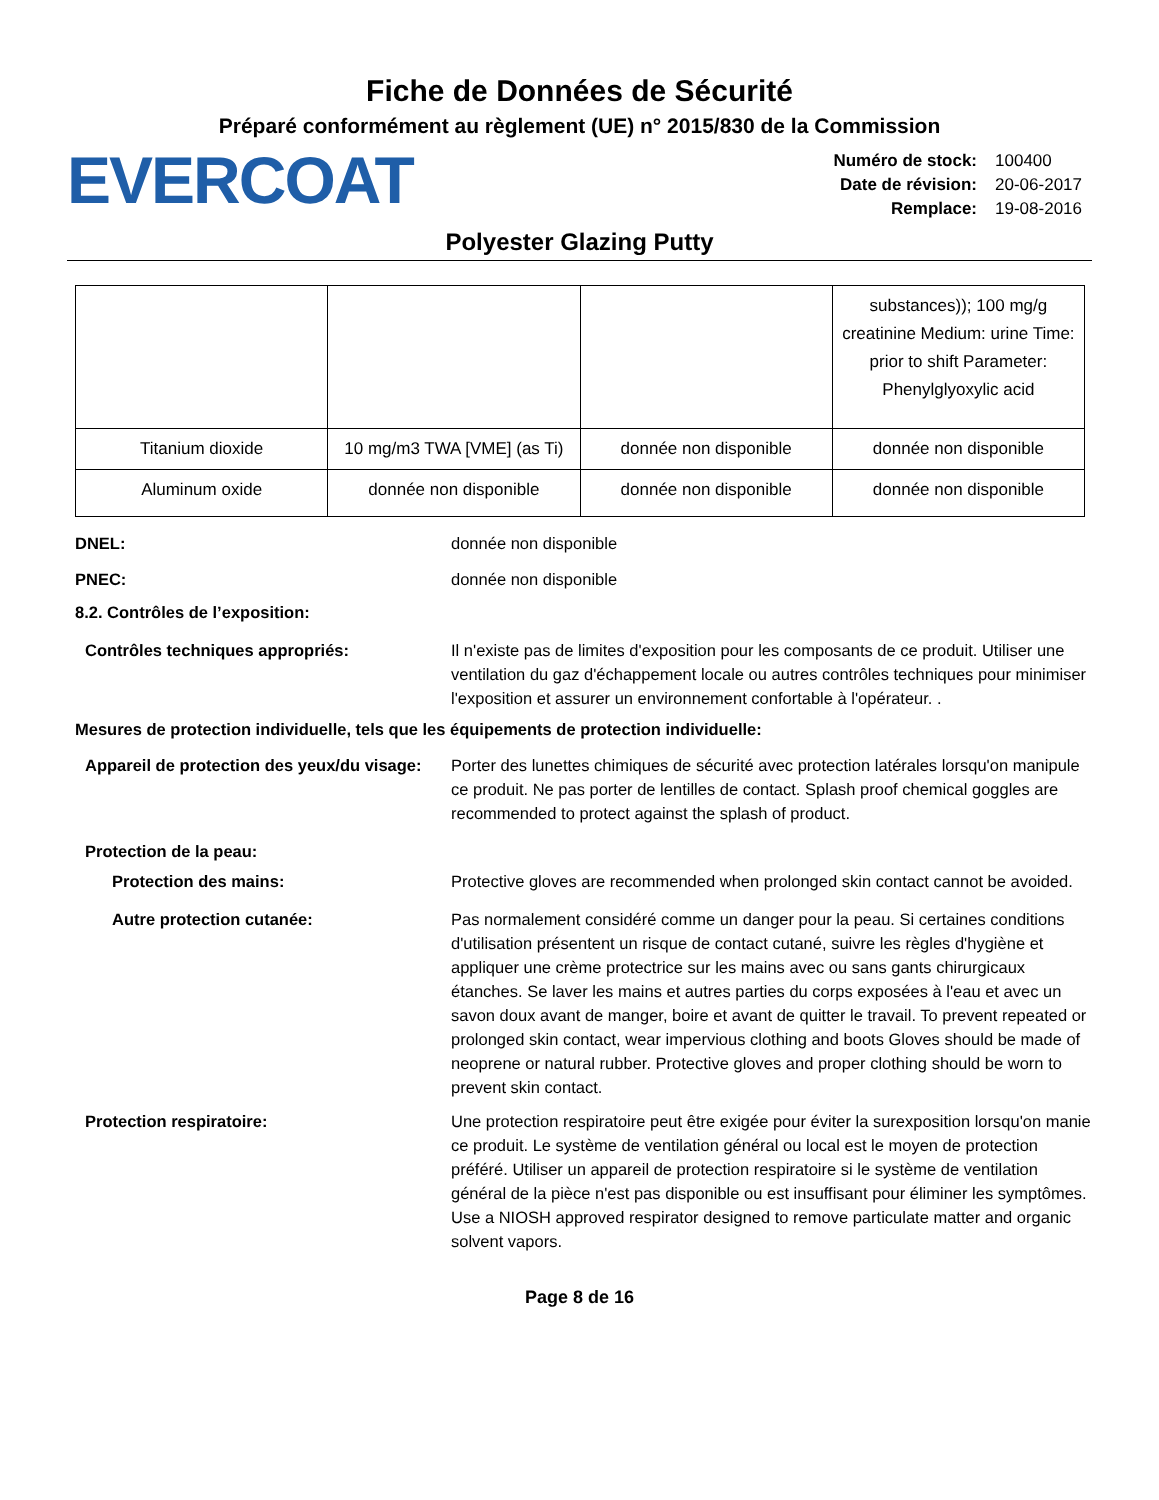Fiche de Données de Sécurité
Préparé conformément au règlement (UE) n° 2015/830 de la Commission
EVERCOAT
| Numéro de stock: | 100400 |
| Date de révision: | 20-06-2017 |
| Remplace: | 19-08-2016 |
Polyester Glazing Putty
| | | | substances)); 100 mg/g creatinine Medium: urine Time: prior to shift Parameter: Phenylglyoxylic acid |
| Titanium dioxide | 10 mg/m3 TWA [VME] (as Ti) | donnée non disponible | donnée non disponible |
| Aluminum oxide | donnée non disponible | donnée non disponible | donnée non disponible |
DNEL: donnée non disponible
PNEC: donnée non disponible
8.2. Contrôles de l’exposition:
Contrôles techniques appropriés: Il n'existe pas de limites d'exposition pour les composants de ce produit. Utiliser une ventilation du gaz d'échappement locale ou autres contrôles techniques pour minimiser l'exposition et assurer un environnement confortable à l'opérateur. .
Mesures de protection individuelle, tels que les équipements de protection individuelle:
Appareil de protection des yeux/du visage:
Porter des lunettes chimiques de sécurité avec protection latérales lorsqu'on manipule ce produit. Ne pas porter de lentilles de contact. Splash proof chemical goggles are recommended to protect against the splash of product.
Protection de la peau:
Protection des mains: Protective gloves are recommended when prolonged skin contact cannot be avoided.
Autre protection cutanée: Pas normalement considéré comme un danger pour la peau. Si certaines conditions d'utilisation présentent un risque de contact cutané, suivre les règles d'hygiène et appliquer une crème protectrice sur les mains avec ou sans gants chirurgicaux étanches. Se laver les mains et autres parties du corps exposées à l'eau et avec un savon doux avant de manger, boire et avant de quitter le travail. To prevent repeated or prolonged skin contact, wear impervious clothing and boots Gloves should be made of neoprene or natural rubber. Protective gloves and proper clothing should be worn to prevent skin contact.
Protection respiratoire: Une protection respiratoire peut être exigée pour éviter la surexposition lorsqu'on manie ce produit. Le système de ventilation général ou local est le moyen de protection préféré. Utiliser un appareil de protection respiratoire si le système de ventilation général de la pièce n'est pas disponible ou est insuffisant pour éliminer les symptômes. Use a NIOSH approved respirator designed to remove particulate matter and organic solvent vapors.
Page 8 de 16